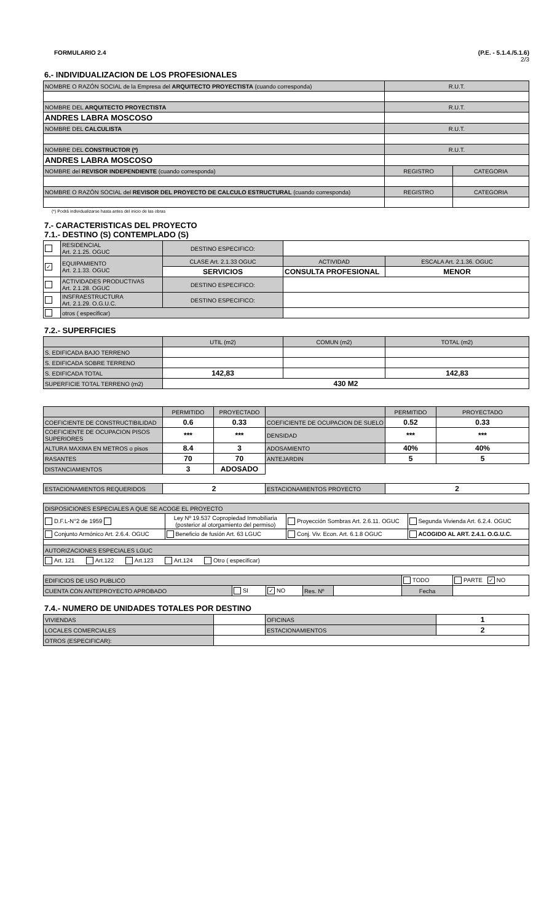FORMULARIO 2.4 (P.E. - 5.1.4./5.1.6)
2/3
6.- INDIVIDUALIZACION DE LOS PROFESIONALES
| NOMBRE O RAZÓN SOCIAL de la Empresa del ARQUITECTO PROYECTISTA (cuando corresponda) | R.U.T. | |
| NOMBRE DEL ARQUITECTO PROYECTISTA | R.U.T. | |
| ANDRES LABRA MOSCOSO | | |
| NOMBRE DEL CALCULISTA | R.U.T. | |
| NOMBRE DEL CONSTRUCTOR (*) | R.U.T. | |
| ANDRES LABRA MOSCOSO | | |
| NOMBRE del REVISOR INDEPENDIENTE (cuando corresponda) | REGISTRO | CATEGORIA |
| NOMBRE O RAZÓN SOCIAL del REVISOR DEL PROYECTO DE CALCULO ESTRUCTURAL (cuando corresponda) | REGISTRO | CATEGORIA |
(*) Podrá individualizarse hasta antes del inicio de las obras
7.- CARACTERISTICAS DEL PROYECTO
7.1.- DESTINO (S) CONTEMPLADO (S)
| | RESIDENCIAL Art. 2.1.25. OGUC | DESTINO ESPECIFICO: | | |
| ✓ | EQUIPAMIENTO Art. 2.1.33. OGUC | CLASE Art. 2.1.33 OGUC | ACTIVIDAD | ESCALA Art. 2.1.36. OGUC |
| | | SERVICIOS | CONSULTA PROFESIONAL | MENOR |
| | ACTIVIDADES PRODUCTIVAS Art. 2.1.28. OGUC | DESTINO ESPECIFICO: | | |
| | INSFRAESTRUCTURA Art. 2.1.29. O.G.U.C. | DESTINO ESPECIFICO: | | |
| | otros ( especificar) | | | |
7.2.- SUPERFICIES
| | UTIL (m2) | COMUN (m2) | TOTAL (m2) |
| S. EDIFICADA BAJO TERRENO | | | |
| S. EDIFICADA SOBRE TERRENO | | | |
| S. EDIFICADA TOTAL | 142,83 | | 142,83 |
| SUPERFICIE TOTAL TERRENO (m2) | 430 M2 | | |
| | PERMITIDO | PROYECTADO | | PERMITIDO | PROYECTADO |
| COEFICIENTE DE CONSTRUCTIBILIDAD | 0.6 | 0.33 | COEFICIENTE DE OCUPACION DE SUELO | 0.52 | 0.33 |
| COEFICIENTE DE OCUPACION PISOS SUPERIORES | *** | *** | DENSIDAD | *** | *** |
| ALTURA MAXIMA EN METROS o pisos | 8.4 | 3 | ADOSAMIENTO | 40% | 40% |
| RASANTES | 70 | 70 | ANTEJARDIN | 5 | 5 |
| DISTANCIAMIENTOS | 3 | ADOSADO | | | |
| ESTACIONAMIENTOS REQUERIDOS | 2 | ESTACIONAMIENTOS PROYECTO | 2 |
| DISPOSICIONES ESPECIALES A QUE SE ACOGE EL PROYECTO | | | |
| D.F.L-N°2 de 1959 | Ley Nº 19.537 Copropiedad Inmobiliaria (posterior al otorgamiento del permiso) | Proyección Sombras Art. 2.6.11. OGUC | Segunda Vivienda Art. 6.2.4. OGUC |
| Conjunto Armónico Art. 2.6.4. OGUC | Beneficio de fusión Art. 63 LGUC | Conj. Viv. Econ. Art. 6.1.8 OGUC | ACOGIDO AL ART. 2.4.1. O.G.U.C. |
| AUTORIZACIONES ESPECIALES LGUC | | | |
| Art. 121 Art.122 Art.123 Art.124 Otro ( especificar) | | | |
| EDIFICIOS DE USO PUBLICO | | | | | TODO | PARTE ✓ NO |
| CUENTA CON ANTEPROYECTO APROBADO | SI | ✓ NO | Res. Nº | | Fecha | |
7.4.- NUMERO DE UNIDADES TOTALES POR DESTINO
| VIVIENDAS | | OFICINAS | 1 |
| LOCALES COMERCIALES | | ESTACIONAMIENTOS | 2 |
| OTROS (ESPECIFICAR): | | | |